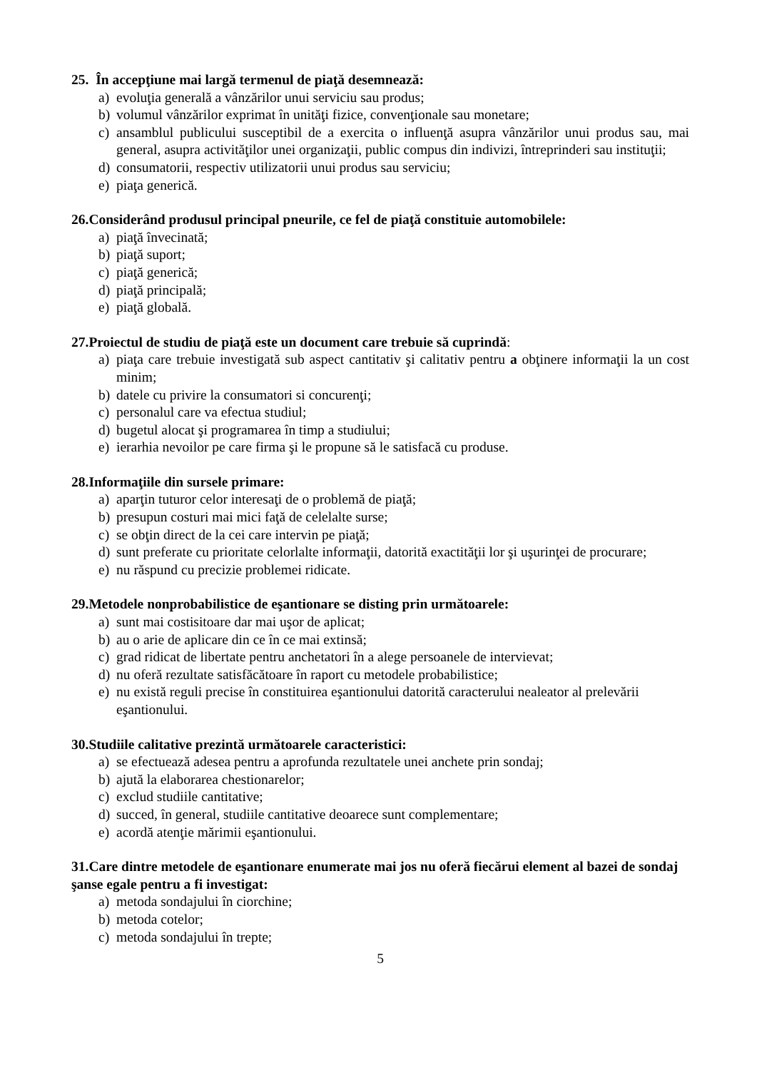25. În accepţiune mai largă termenul de piaţă desemnează:
a) evoluţia generală a vânzărilor unui serviciu sau produs;
b) volumul vânzărilor exprimat în unităţi fizice, convenţionale sau monetare;
c) ansamblul publicului susceptibil de a exercita o influenţă asupra vânzărilor unui produs sau, mai general, asupra activităţilor unei organizaţii, public compus din indivizi, întreprinderi sau instituţii;
d) consumatorii, respectiv utilizatorii unui produs sau serviciu;
e) piaţa generică.
26.Considerând produsul principal pneurile, ce fel de piaţă constituie automobilele:
a) piaţă învecinată;
b) piaţă suport;
c) piaţă generică;
d) piaţă principală;
e) piaţă globală.
27.Proiectul de studiu de piaţă este un document care trebuie să cuprindă:
a) piaţa care trebuie investigată sub aspect cantitativ şi calitativ pentru a obţinere informaţii la un cost minim;
b) datele cu privire la consumatori si concurenţi;
c) personalul care va efectua studiul;
d) bugetul alocat şi programarea în timp a studiului;
e) ierarhia nevoilor pe care firma şi le propune să le satisfacă cu produse.
28.Informaţiile din sursele primare:
a) aparţin tuturor celor interesaţi de o problemă de piaţă;
b) presupun costuri mai mici faţă de celelalte surse;
c) se obţin direct de la cei care intervin pe piaţă;
d) sunt preferate cu prioritate celorlalte informaţii, datorită exactităţii lor şi uşurinţei de procurare;
e) nu răspund cu precizie problemei ridicate.
29.Metodele nonprobabilistice de eşantionare se disting prin următoarele:
a) sunt mai costisitoare dar mai uşor de aplicat;
b) au o arie de aplicare din ce în ce mai extinsă;
c) grad ridicat de libertate pentru anchetatori în a alege persoanele de intervievat;
d) nu oferă rezultate satisfăcătoare în raport cu metodele probabilistice;
e) nu există reguli precise în constituirea eşantionului datorită caracterului nealeator al prelevării eşantionului.
30.Studiile calitative prezintă următoarele caracteristici:
a) se efectuează adesea pentru a aprofunda rezultatele unei anchete prin sondaj;
b) ajută la elaborarea chestionarelor;
c) exclud studiile cantitative;
d) succed, în general, studiile cantitative deoarece sunt complementare;
e) acordă atenţie mărimii eşantionului.
31.Care dintre metodele de eşantionare enumerate mai jos nu oferă fiecărui element al bazei de sondaj şanse egale pentru a fi investigat:
a) metoda sondajului în ciorchine;
b) metoda cotelor;
c) metoda sondajului în trepte;
5